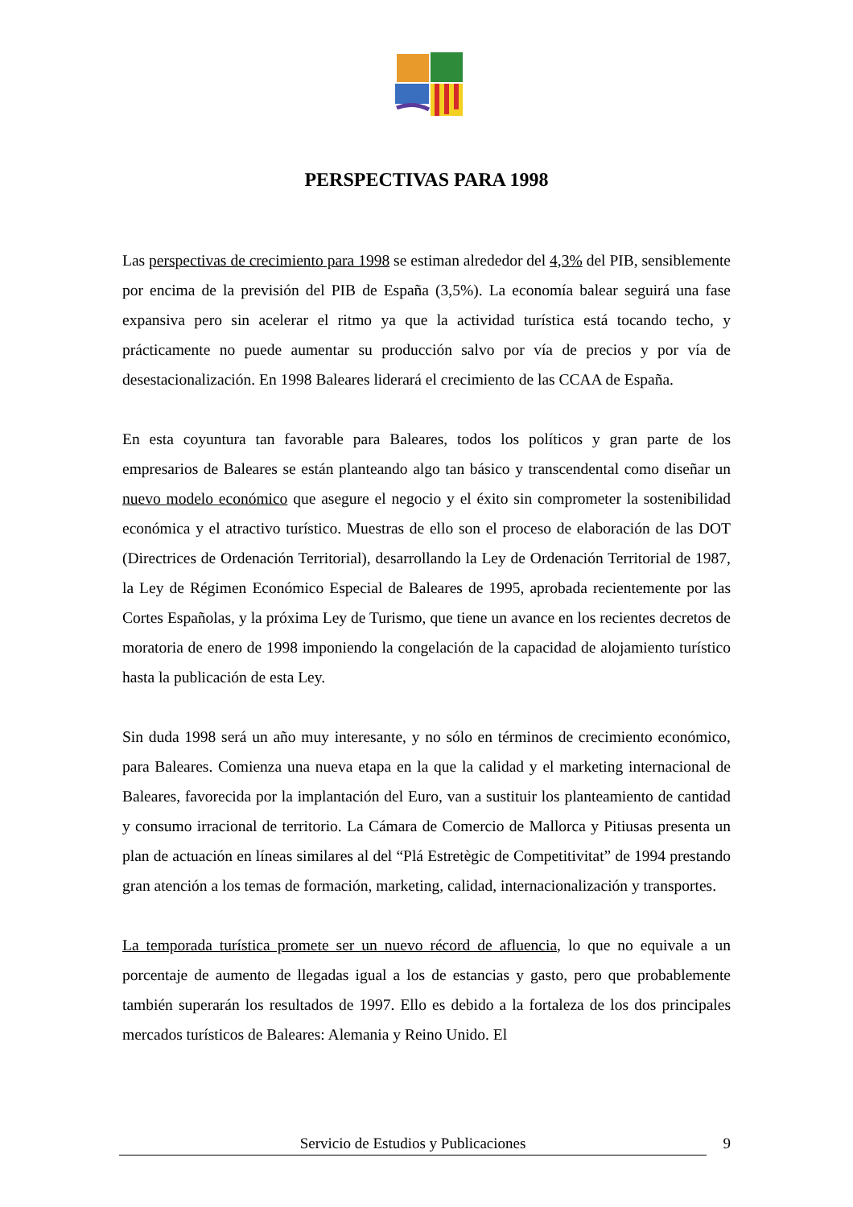PERSPECTIVAS PARA 1998
Las perspectivas de crecimiento para 1998 se estiman alrededor del 4,3% del PIB, sensiblemente por encima de la previsión del PIB de España (3,5%). La economía balear seguirá una fase expansiva pero sin acelerar el ritmo ya que la actividad turística está tocando techo, y prácticamente no puede aumentar su producción salvo por vía de precios y por vía de desestacionalización. En 1998 Baleares liderará el crecimiento de las CCAA de España.
En esta coyuntura tan favorable para Baleares, todos los políticos y gran parte de los empresarios de Baleares se están planteando algo tan básico y transcendental como diseñar un nuevo modelo económico que asegure el negocio y el éxito sin comprometer la sostenibilidad económica y el atractivo turístico. Muestras de ello son el proceso de elaboración de las DOT (Directrices de Ordenación Territorial), desarrollando la Ley de Ordenación Territorial de 1987, la Ley de Régimen Económico Especial de Baleares de 1995, aprobada recientemente por las Cortes Españolas, y la próxima Ley de Turismo, que tiene un avance en los recientes decretos de moratoria de enero de 1998 imponiendo la congelación de la capacidad de alojamiento turístico hasta la publicación de esta Ley.
Sin duda 1998 será un año muy interesante, y no sólo en términos de crecimiento económico, para Baleares. Comienza una nueva etapa en la que la calidad y el marketing internacional de Baleares, favorecida por la implantación del Euro, van a sustituir los planteamiento de cantidad y consumo irracional de territorio. La Cámara de Comercio de Mallorca y Pitiusas presenta un plan de actuación en líneas similares al del “Plá Estretègic de Competitivitat” de 1994 prestando gran atención a los temas de formación, marketing, calidad, internacionalización y transportes.
La temporada turística promete ser un nuevo récord de afluencia, lo que no equivale a un porcentaje de aumento de llegadas igual a los de estancias y gasto, pero que probablemente también superarán los resultados de 1997. Ello es debido a la fortaleza de los dos principales mercados turísticos de Baleares: Alemania y Reino Unido. El
Servicio de Estudios y Publicaciones 9